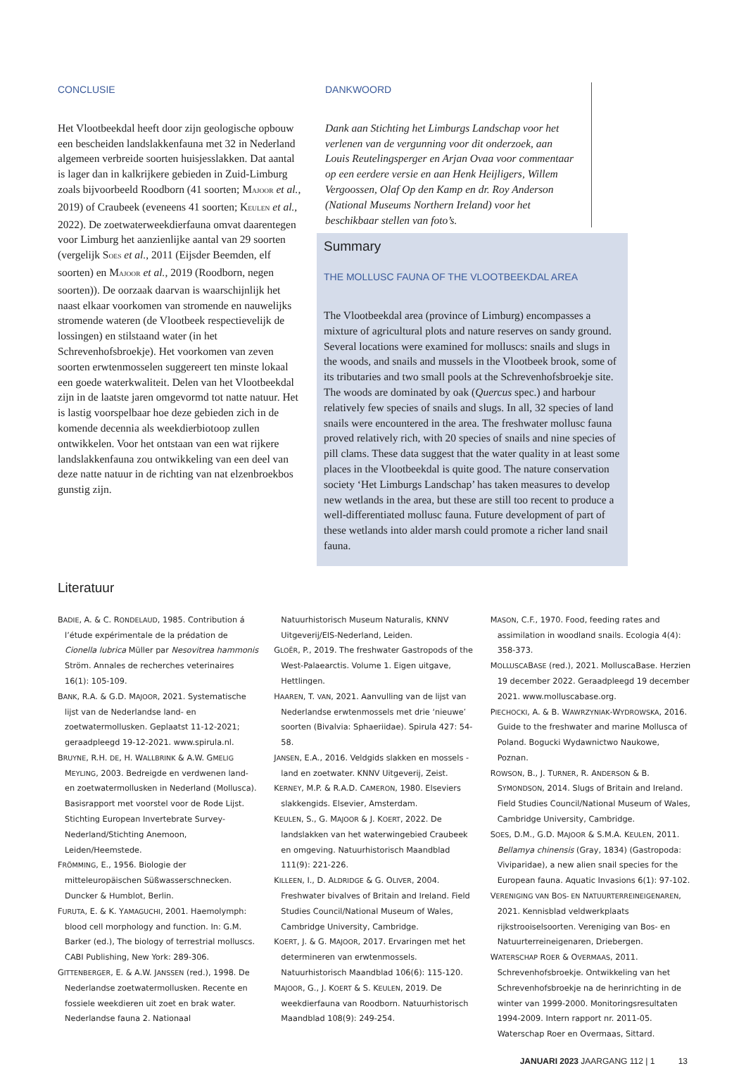CONCLUSIE
Het Vlootbeekdal heeft door zijn geologische opbouw een bescheiden landslakkenfauna met 32 in Nederland algemeen verbreide soorten huisjesslakken. Dat aantal is lager dan in kalkrijkere gebieden in Zuid-Limburg zoals bijvoorbeeld Roodborn (41 soorten; MAJOOR et al., 2019) of Craubeek (eveneens 41 soorten; KEULEN et al., 2022). De zoetwaterweekdierfauna omvat daarentegen voor Limburg het aanzienlijke aantal van 29 soorten (vergelijk SOES et al., 2011 (Eijsder Beemden, elf soorten) en MAJOOR et al., 2019 (Roodborn, negen soorten)). De oorzaak daarvan is waarschijnlijk het naast elkaar voorkomen van stromende en nauwelijks stromende wateren (de Vlootbeek respectievelijk de lossingen) en stilstaand water (in het Schrevenhofsbroekje). Het voorkomen van zeven soorten erwtenmosselen suggereert ten minste lokaal een goede waterkwaliteit. Delen van het Vlootbeekdal zijn in de laatste jaren omgevormd tot natte natuur. Het is lastig voorspelbaar hoe deze gebieden zich in de komende decennia als weekdierbiotoop zullen ontwikkelen. Voor het ontstaan van een wat rijkere landslakkenfauna zou ontwikkeling van een deel van deze natte natuur in de richting van nat elzenbroekbos gunstig zijn.
DANKWOORD
Dank aan Stichting het Limburgs Landschap voor het verlenen van de vergunning voor dit onderzoek, aan Louis Reutelingsperger en Arjan Ovaa voor commentaar op een eerdere versie en aan Henk Heijligers, Willem Vergoossen, Olaf Op den Kamp en dr. Roy Anderson (National Museums Northern Ireland) voor het beschikbaar stellen van foto’s.
Summary
THE MOLLUSC FAUNA OF THE VLOOTBEEKDAL AREA
The Vlootbeekdal area (province of Limburg) encompasses a mixture of agricultural plots and nature reserves on sandy ground. Several locations were examined for molluscs: snails and slugs in the woods, and snails and mussels in the Vlootbeek brook, some of its tributaries and two small pools at the Schrevenhofsbroekje site. The woods are dominated by oak (Quercus spec.) and harbour relatively few species of snails and slugs. In all, 32 species of land snails were encountered in the area. The freshwater mollusc fauna proved relatively rich, with 20 species of snails and nine species of pill clams. These data suggest that the water quality in at least some places in the Vlootbeekdal is quite good. The nature conservation society ‘Het Limburgs Landschap’ has taken measures to develop new wetlands in the area, but these are still too recent to produce a well-differentiated mollusc fauna. Future development of part of these wetlands into alder marsh could promote a richer land snail fauna.
Literatuur
BADIE, A. & C. RONDELAUD, 1985. Contribution á l’étude expérimentale de la prédation de Cionella lubrica Müller par Nesovitrea hammonis Ström. Annales de recherches veterinaires 16(1): 105-109.
BANK, R.A. & G.D. MAJOOR, 2021. Systematische lijst van de Nederlandse land- en zoetwatermollusken. Geplaatst 11-12-2021; geraadpleegd 19-12-2021. www.spirula.nl.
BRUYNE, R.H. DE, H. WALLBRINK & A.W. GMELIG MEYLING, 2003. Bedreigde en verdwenen land- en zoetwatermollusken in Nederland (Mollusca). Basisrapport met voorstel voor de Rode Lijst. Stichting European Invertebrate Survey-Nederland/Stichting Anemoon, Leiden/Heemstede.
FRÖMMING, E., 1956. Biologie der mitteleuropäischen Süßwasserschnecken. Duncker & Humblot, Berlin.
FURUTA, E. & K. YAMAGUCHI, 2001. Haemolymph: blood cell morphology and function. In: G.M. Barker (ed.), The biology of terrestrial molluscs. CABI Publishing, New York: 289-306.
GITTENBERGER, E. & A.W. JANSSEN (red.), 1998. De Nederlandse zoetwatermollusken. Recente en fossiele weekdieren uit zoet en brak water. Nederlandse fauna 2. Nationaal Natuurhistorisch Museum Naturalis, KNNV Uitgeverij/EIS-Nederland, Leiden.
GLOËR, P., 2019. The freshwater Gastropods of the West-Palaearctis. Volume 1. Eigen uitgave, Hettlingen.
HAAREN, T. VAN, 2021. Aanvulling van de lijst van Nederlandse erwtenmossels met drie ‘nieuwe’ soorten (Bivalvia: Sphaeriidae). Spirula 427: 54-58.
JANSEN, E.A., 2016. Veldgids slakken en mossels - land en zoetwater. KNNV Uitgeverij, Zeist.
KERNEY, M.P. & R.A.D. CAMERON, 1980. Elseviers slakkengids. Elsevier, Amsterdam.
KEULEN, S., G. MAJOOR & J. KOERT, 2022. De landslakken van het waterwingebied Craubeek en omgeving. Natuurhistorisch Maandblad 111(9): 221-226.
KILLEEN, I., D. ALDRIDGE & G. OLIVER, 2004. Freshwater bivalves of Britain and Ireland. Field Studies Council/National Museum of Wales, Cambridge University, Cambridge.
KOERT, J. & G. MAJOOR, 2017. Ervaringen met het determineren van erwtenmossels. Natuurhistorisch Maandblad 106(6): 115-120.
MAJOOR, G., J. KOERT & S. KEULEN, 2019. De weekdierfauna van Roodborn. Natuurhistorisch Maandblad 108(9): 249-254.
MASON, C.F., 1970. Food, feeding rates and assimilation in woodland snails. Ecologia 4(4): 358-373.
MOLLUSCABASE (red.), 2021. MolluscaBase. Herzien 19 december 2022. Geraadpleegd 19 december 2021. www.molluscabase.org.
PIECHOCKI, A. & B. WAWRZYNIAK-WYDROWSKA, 2016. Guide to the freshwater and marine Mollusca of Poland. Bogucki Wydawnictwo Naukowe, Poznan.
ROWSON, B., J. TURNER, R. ANDERSON & B. SYMONDSON, 2014. Slugs of Britain and Ireland. Field Studies Council/National Museum of Wales, Cambridge University, Cambridge.
SOES, D.M., G.D. MAJOOR & S.M.A. KEULEN, 2011. Bellamya chinensis (Gray, 1834) (Gastropoda: Viviparidae), a new alien snail species for the European fauna. Aquatic Invasions 6(1): 97-102.
VERENIGING VAN BOS- EN NATUURTERREINEIGENAREN, 2021. Kennisblad veldwerkplaats rijkstrooiselsoorten. Vereniging van Bos- en Natuurterreineigenaren, Driebergen.
WATERSCHAP ROER & OVERMAAS, 2011. Schrevenhofsbroekje. Ontwikkeling van het Schrevenhofsbroekje na de herinrichting in de winter van 1999-2000. Monitoringsresultaten 1994-2009. Intern rapport nr. 2011-05. Waterschap Roer en Overmaas, Sittard.
JANUARI 2023 JAARGANG 112 | 1 13